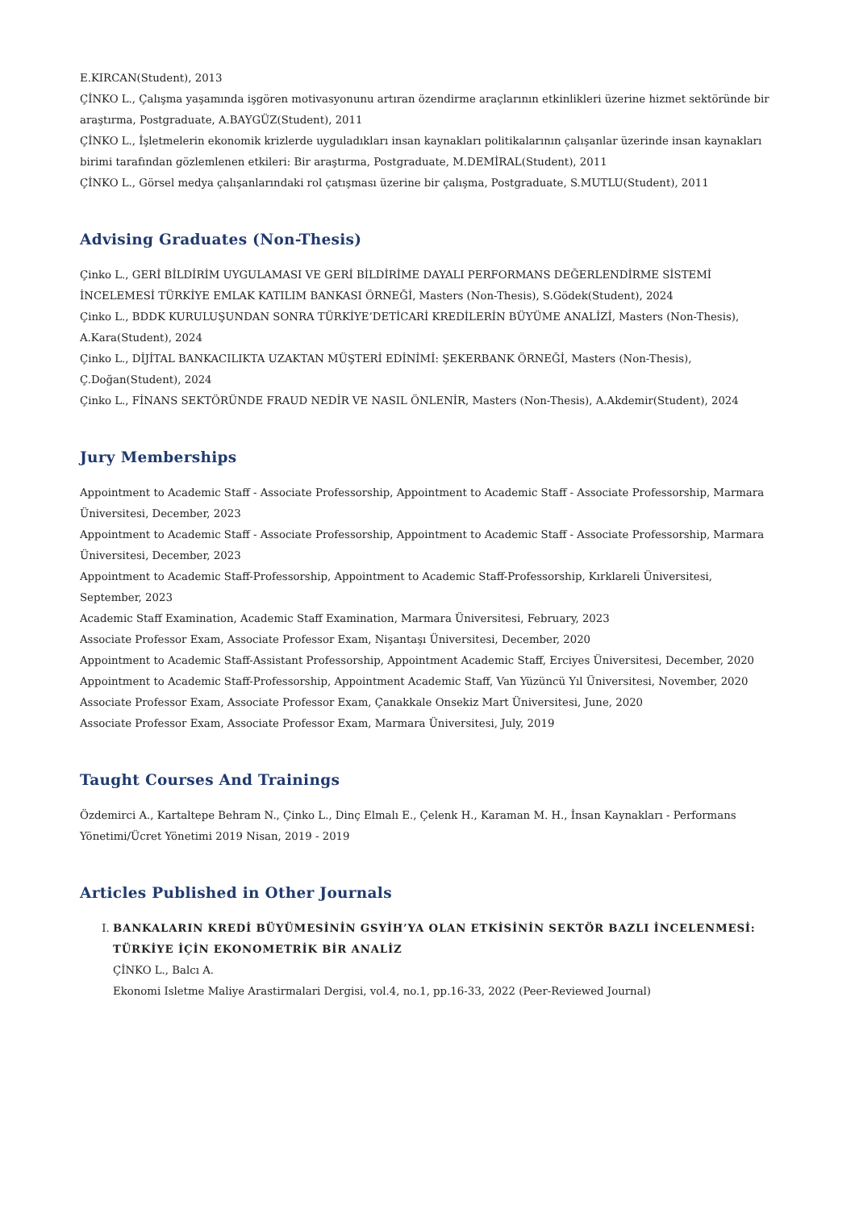E.KIRCAN(Student), 2013
ÇİNKO L., Çalışma yaşamında işgören motivasyonunu artıran özendirme araçlarının etkinlikleri üzerine hizmet sektöründe bir araştırma, Postgraduate, A.BAYGÜZ(Student), 2011
ÇİNKO L., İşletmelerin ekonomik krizlerde uyguladıkları insan kaynakları politikalarının çalışanlar üzerinde insan kaynakları birimi tarafından gözlemlenen etkileri: Bir araştırma, Postgraduate, M.DEMİRAL(Student), 2011
ÇİNKO L., Görsel medya çalışanlarındaki rol çatışması üzerine bir çalışma, Postgraduate, S.MUTLU(Student), 2011
Advising Graduates (Non-Thesis)
Çinko L., GERİ BİLDİRİM UYGULAMASI VE GERİ BİLDİRİME DAYALI PERFORMANS DEĞERLENDİRME SİSTEMİ İNCELEMESİ TÜRKİYE EMLAK KATILIM BANKASI ÖRNEĞİ, Masters (Non-Thesis), S.Gödek(Student), 2024
Çinko L., BDDK KURULUŞUNDAN SONRA TÜRKİYE’DETİCARİ KREDİLERİN BÜYÜME ANALİZİ, Masters (Non-Thesis), A.Kara(Student), 2024
Çinko L., DİJİTAL BANKACILIKTA UZAKTAN MÜŞTERİ EDİNİMİ: ŞEKERBANK ÖRNEĞİ, Masters (Non-Thesis), Ç.Doğan(Student), 2024
Çinko L., FİNANS SEKTÖRÜNDE FRAUD NEDİR VE NASIL ÖNLENİR, Masters (Non-Thesis), A.Akdemir(Student), 2024
Jury Memberships
Appointment to Academic Staff - Associate Professorship, Appointment to Academic Staff - Associate Professorship, Marmara Üniversitesi, December, 2023
Appointment to Academic Staff - Associate Professorship, Appointment to Academic Staff - Associate Professorship, Marmara Üniversitesi, December, 2023
Appointment to Academic Staff-Professorship, Appointment to Academic Staff-Professorship, Kırklareli Üniversitesi, September, 2023
Academic Staff Examination, Academic Staff Examination, Marmara Üniversitesi, February, 2023
Associate Professor Exam, Associate Professor Exam, Nişantaşı Üniversitesi, December, 2020
Appointment to Academic Staff-Assistant Professorship, Appointment Academic Staff, Erciyes Üniversitesi, December, 2020
Appointment to Academic Staff-Professorship, Appointment Academic Staff, Van Yüzüncü Yıl Üniversitesi, November, 2020
Associate Professor Exam, Associate Professor Exam, Çanakkale Onsekiz Mart Üniversitesi, June, 2020
Associate Professor Exam, Associate Professor Exam, Marmara Üniversitesi, July, 2019
Taught Courses And Trainings
Özdemirci A., Kartaltepe Behram N., Çinko L., Dinç Elmalı E., Çelenk H., Karaman M. H., İnsan Kaynakları - Performans Yönetimi/Ücret Yönetimi 2019 Nisan, 2019 - 2019
Articles Published in Other Journals
I. BANKALARIN KREDİ BÜYÜMESİNİN GSYİH’YA OLAN ETKİSİNİN SEKTÖR BAZLI İNCELENMESİ: TÜRKİYE İÇİN EKONOMETRİK BİR ANALİZ
ÇİNKO L., Balcı A.
Ekonomi Isletme Maliye Arastirmalari Dergisi, vol.4, no.1, pp.16-33, 2022 (Peer-Reviewed Journal)